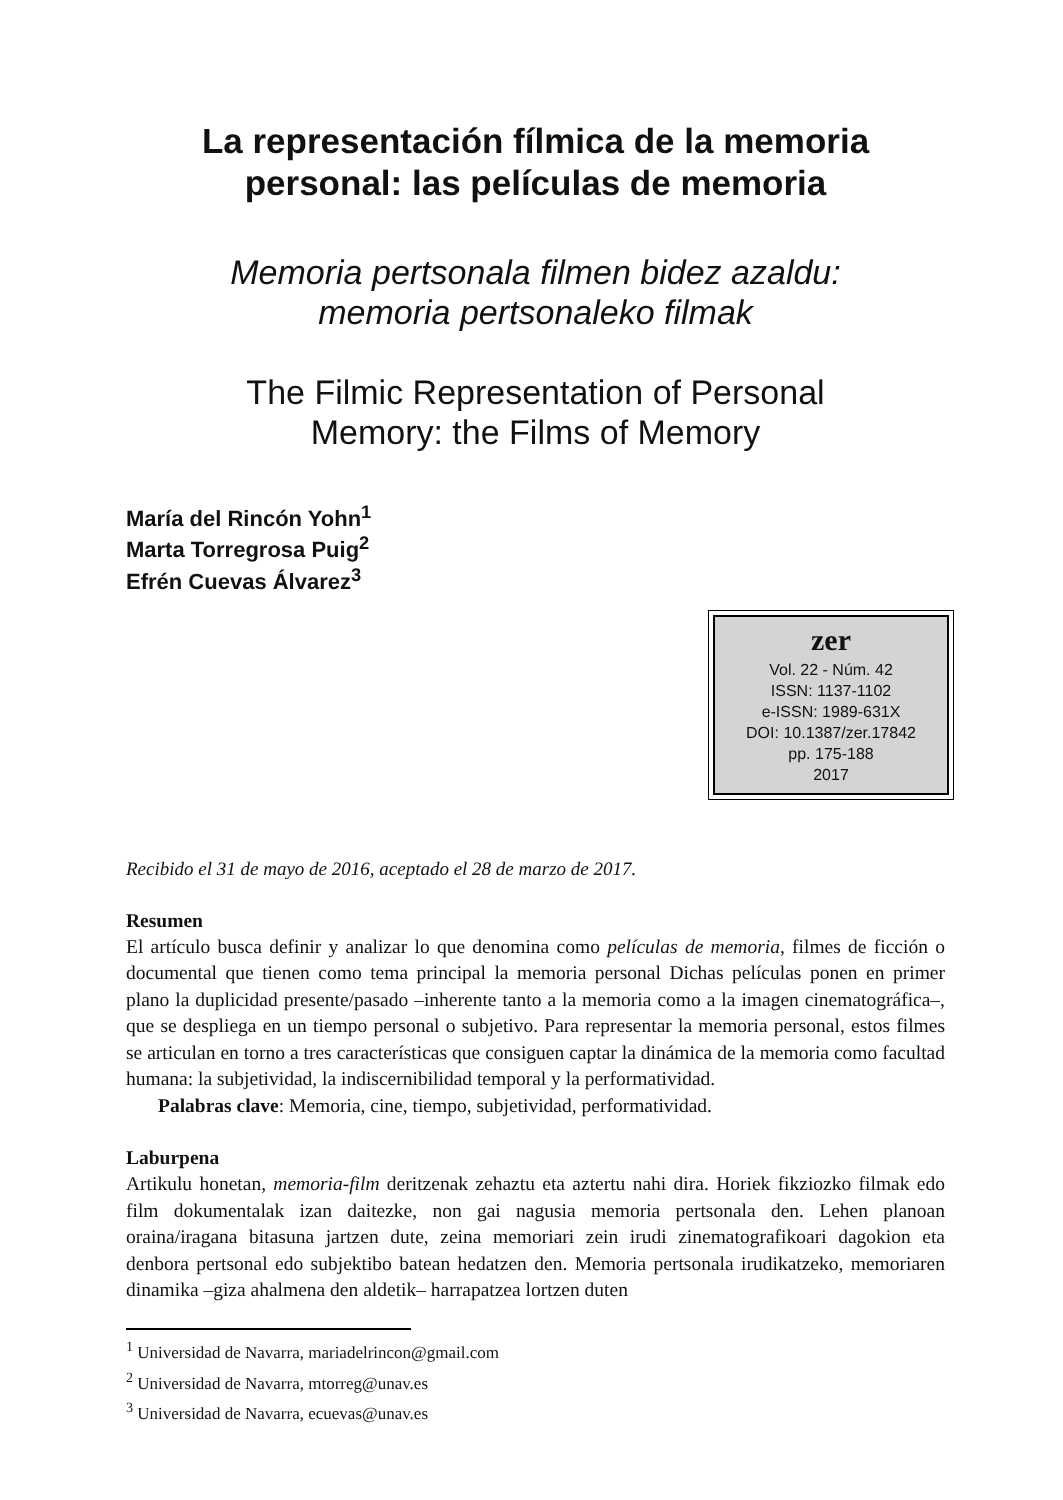La representación fílmica de la memoria
personal: las películas de memoria
Memoria pertsonala filmen bidez azaldu:
memoria pertsonaleko filmak
The Filmic Representation of Personal
Memory: the Films of Memory
María del Rincón Yohn<sup>1</sup>
Marta Torregrosa Puig<sup>2</sup>
Efrén Cuevas Álvarez<sup>3</sup>
zer
Vol. 22 - Núm. 42
ISSN: 1137-1102
e-ISSN: 1989-631X
DOI: 10.1387/zer.17842
pp. 175-188
2017
Recibido el 31 de mayo de 2016, aceptado el 28 de marzo de 2017.
Resumen
El artículo busca definir y analizar lo que denomina como películas de memoria, filmes de ficción o documental que tienen como tema principal la memoria personal Dichas películas ponen en primer plano la duplicidad presente/pasado –inherente tanto a la memoria como a la imagen cinematográfica–, que se despliega en un tiempo personal o subjetivo. Para representar la memoria personal, estos filmes se articulan en torno a tres características que consiguen captar la dinámica de la memoria como facultad humana: la subjetividad, la indiscernibilidad temporal y la performatividad.
Palabras clave: Memoria, cine, tiempo, subjetividad, performatividad.
Laburpena
Artikulu honetan, memoria-film deritzenak zehaztu eta aztertu nahi dira. Horiek fikziozko filmak edo film dokumentalak izan daitezke, non gai nagusia memoria pertsonala den. Lehen planoan oraina/iragana bitasuna jartzen dute, zeina memoriari zein irudi zinematografikoari dagokion eta denbora pertsonal edo subjektibo batean hedatzen den. Memoria pertsonala irudikatzeko, memoriaren dinamika –giza ahalmena den aldetik– harrapatzea lortzen duten
<sup>1</sup> Universidad de Navarra, mariadelrincon@gmail.com
<sup>2</sup> Universidad de Navarra, mtorreg@unav.es
<sup>3</sup> Universidad de Navarra, ecuevas@unav.es